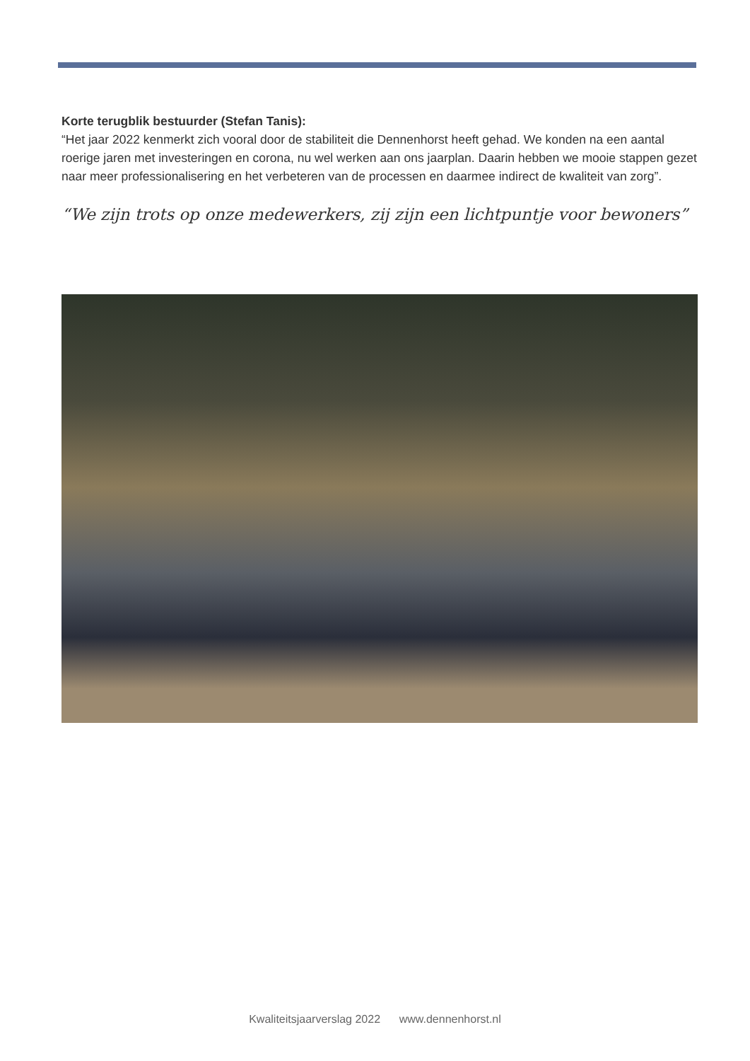Korte terugblik bestuurder (Stefan Tanis):
“Het jaar 2022 kenmerkt zich vooral door de stabiliteit die Dennenhorst heeft gehad. We konden na een aantal roerige jaren met investeringen en corona, nu wel werken aan ons jaarplan. Daarin hebben we mooie stappen gezet naar meer professionalisering en het verbeteren van de processen en daarmee indirect de kwaliteit van zorg”.
“We zijn trots op onze medewerkers, zij zijn een lichtpuntje voor bewoners”
Kwaliteitsjaarverslag 2022 www.dennenhorst.nl